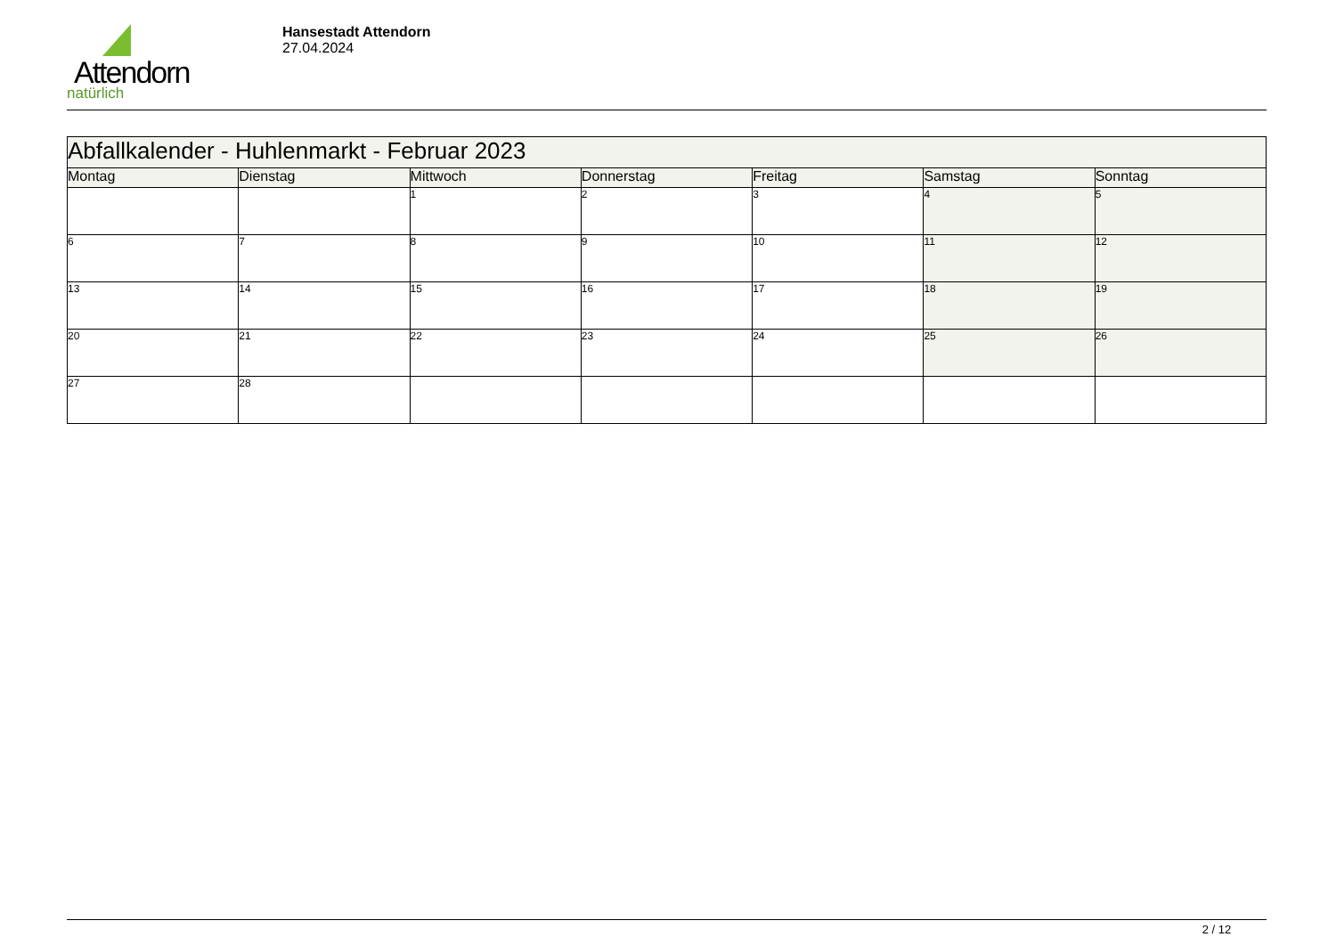Attendorn
natürlich
Hansestadt Attendorn
27.04.2024
| Abfallkalender - Huhlenmarkt - Februar 2023 | | | | | | |
| --- | --- | --- | --- | --- | --- | --- |
| Montag | Dienstag | Mittwoch | Donnerstag | Freitag | Samstag | Sonntag |
| | | 1 | 2 | 3 | 4 | 5 |
| 6 | 7 | 8 | 9 | 10 | 11 | 12 |
| 13 | 14 | 15 | 16 | 17 | 18 | 19 |
| 20 | 21 | 22 | 23 | 24 | 25 | 26 |
| 27 | 28 | | | | | |
2 / 12